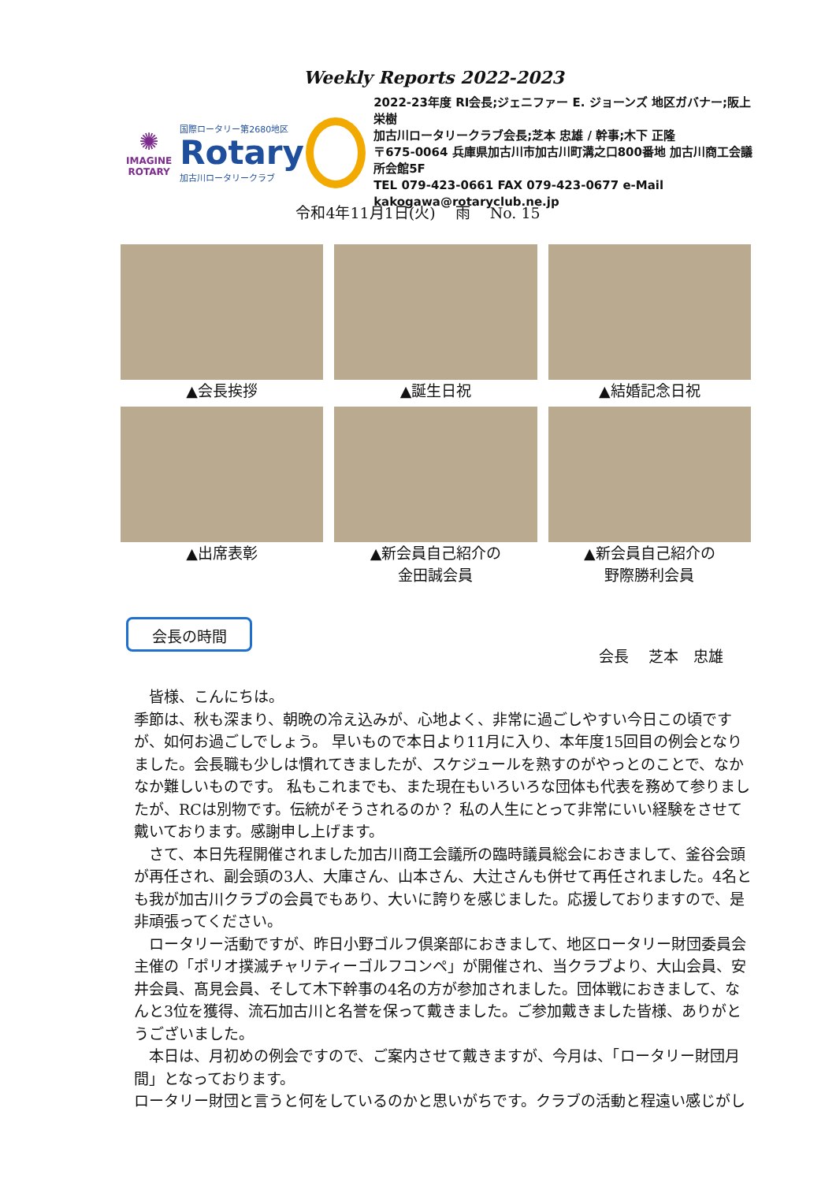Weekly Reports 2022-2023
✺
IMAGINE
ROTARY
国際ロータリー第2680地区
Rotary
加古川ロータリークラブ
2022-23年度 RI会長;ジェニファー E. ジョーンズ 地区ガバナー;阪上 栄樹
加古川ロータリークラブ会長;芝本 忠雄 / 幹事;木下 正隆
〒675-0064 兵庫県加古川市加古川町溝之口800番地 加古川商工会議所会館5F
TEL 079-423-0661 FAX 079-423-0677 e-Mail kakogawa@rotaryclub.ne.jp
令和4年11月1日(火)　 雨　 No. 15
▲会長挨拶
▲誕生日祝
▲結婚記念日祝
▲出席表彰
▲新会員自己紹介の
金田誠会員
▲新会員自己紹介の
野際勝利会員
会長の時間
会長　 芝本　忠雄
　皆様、こんにちは。
季節は、秋も深まり、朝晩の冷え込みが、心地よく、非常に過ごしやすい今日この頃ですが、如何お過ごしでしょう。 早いもので本日より11月に入り、本年度15回目の例会となりました。会長職も少しは慣れてきましたが、スケジュールを熟すのがやっとのことで、なかなか難しいものです。 私もこれまでも、また現在もいろいろな団体も代表を務めて参りましたが、RCは別物です。伝統がそうされるのか？ 私の人生にとって非常にいい経験をさせて戴いております。感謝申し上げます。
　さて、本日先程開催されました加古川商工会議所の臨時議員総会におきまして、釜谷会頭が再任され、副会頭の3人、大庫さん、山本さん、大辻さんも併せて再任されました。4名とも我が加古川クラブの会員でもあり、大いに誇りを感じました。応援しておりますので、是非頑張ってください。
　ロータリー活動ですが、昨日小野ゴルフ倶楽部におきまして、地区ロータリー財団委員会主催の「ポリオ撲滅チャリティーゴルフコンペ」が開催され、当クラブより、大山会員、安井会員、髙見会員、そして木下幹事の4名の方が参加されました。団体戦におきまして、なんと3位を獲得、流石加古川と名誉を保って戴きました。ご参加戴きました皆様、ありがとうございました。
　本日は、月初めの例会ですので、ご案内させて戴きますが、今月は、「ロータリー財団月間」となっております。
ロータリー財団と言うと何をしているのかと思いがちです。クラブの活動と程遠い感じがし